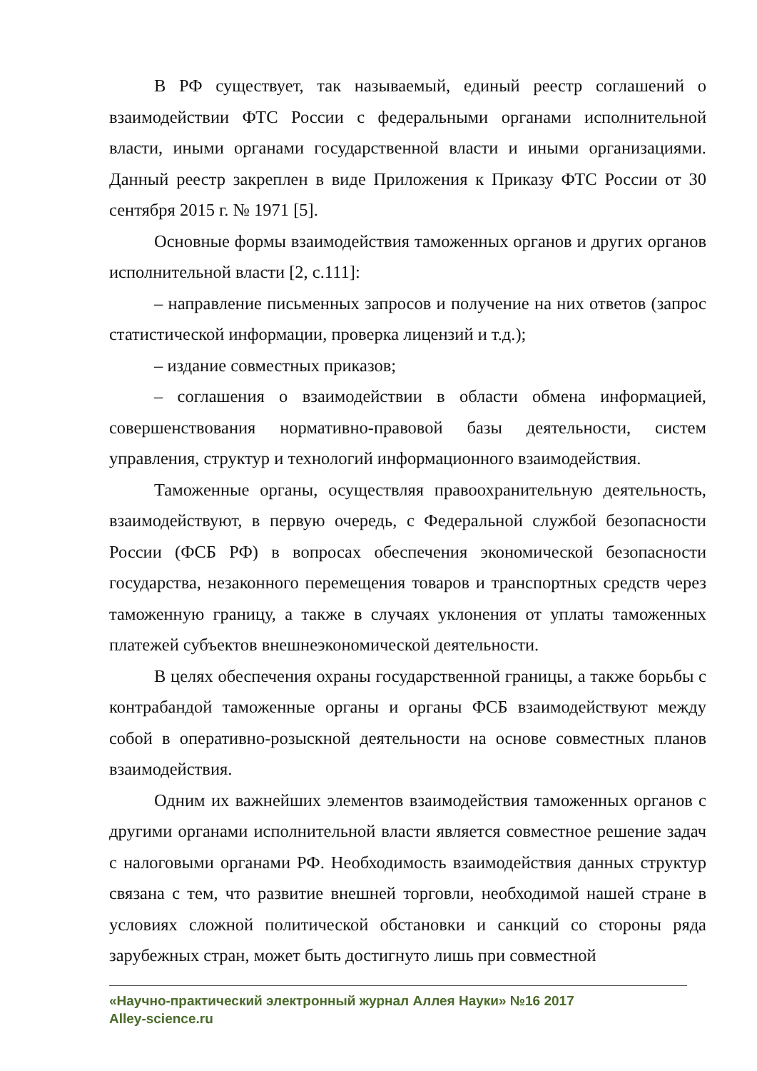В РФ существует, так называемый, единый реестр соглашений о взаимодействии ФТС России с федеральными органами исполнительной власти, иными органами государственной власти и иными организациями. Данный реестр закреплен в виде Приложения к Приказу ФТС России от 30 сентября 2015 г. № 1971 [5].
Основные формы взаимодействия таможенных органов и других органов исполнительной власти [2, с.111]:
– направление письменных запросов и получение на них ответов (запрос статистической информации, проверка лицензий и т.д.);
– издание совместных приказов;
– соглашения о взаимодействии в области обмена информацией, совершенствования нормативно-правовой базы деятельности, систем управления, структур и технологий информационного взаимодействия.
Таможенные органы, осуществляя правоохранительную деятельность, взаимодействуют, в первую очередь, с Федеральной службой безопасности России (ФСБ РФ) в вопросах обеспечения экономической безопасности государства, незаконного перемещения товаров и транспортных средств через таможенную границу, а также в случаях уклонения от уплаты таможенных платежей субъектов внешнеэкономической деятельности.
В целях обеспечения охраны государственной границы, а также борьбы с контрабандой таможенные органы и органы ФСБ взаимодействуют между собой в оперативно-розыскной деятельности на основе совместных планов взаимодействия.
Одним их важнейших элементов взаимодействия таможенных органов с другими органами исполнительной власти является совместное решение задач с налоговыми органами РФ. Необходимость взаимодействия данных структур связана с тем, что развитие внешней торговли, необходимой нашей стране в условиях сложной политической обстановки и санкций со стороны ряда зарубежных стран, может быть достигнуто лишь при совместной
«Научно-практический электронный журнал Аллея Науки» №16 2017
Alley-science.ru